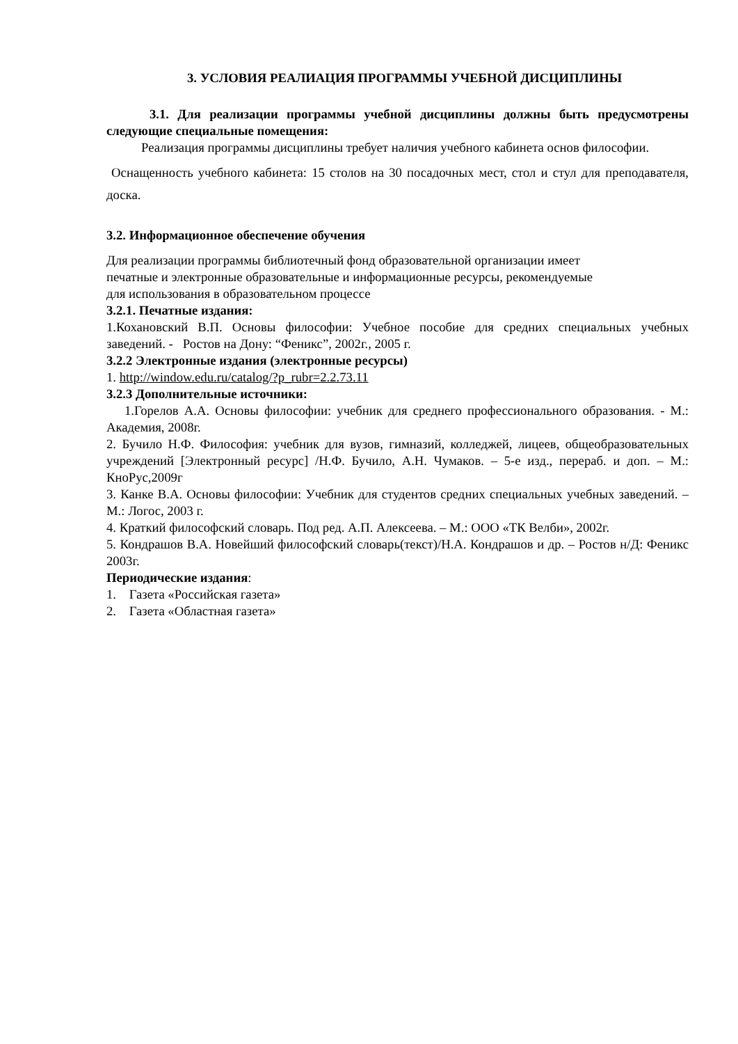3. УСЛОВИЯ РЕАЛИАЦИЯ ПРОГРАММЫ УЧЕБНОЙ ДИСЦИПЛИНЫ
3.1. Для реализации программы учебной дисциплины должны быть предусмотрены следующие специальные помещения:
Реализация программы дисциплины требует наличия учебного кабинета основ философии.
Оснащенность учебного кабинета: 15 столов на 30 посадочных мест, стол и стул для преподавателя, доска.
3.2. Информационное обеспечение обучения
Для реализации программы библиотечный фонд образовательной организации имеет
печатные и электронные образовательные и информационные ресурсы, рекомендуемые
для использования в образовательном процессе
3.2.1. Печатные издания:
1.Кохановский В.П. Основы философии: Учебное пособие для средних специальных учебных заведений. - Ростов на Дону: “Феникс”, 2002г., 2005 г.
3.2.2 Электронные издания (электронные ресурсы)
1. http://window.edu.ru/catalog/?p_rubr=2.2.73.11
3.2.3 Дополнительные источники:
1.Горелов А.А. Основы философии: учебник для среднего профессионального образования. - М.: Академия, 2008г.
2. Бучило Н.Ф. Философия: учебник для вузов, гимназий, колледжей, лицеев, общеобразовательных учреждений [Электронный ресурс] /Н.Ф. Бучило, А.Н. Чумаков. – 5-е изд., перераб. и доп. – М.: КноРус,2009г
3. Канке В.А. Основы философии: Учебник для студентов средних специальных учебных заведений. – М.: Логос, 2003 г.
4. Краткий философский словарь. Под ред. А.П. Алексеева. – М.: ООО «ТК Велби», 2002г.
5. Кондрашов В.А. Новейший философский словарь(текст)/Н.А. Кондрашов и др. – Ростов н/Д: Феникс 2003г.
Периодические издания:
1. Газета «Российская газета»
2. Газета «Областная газета»